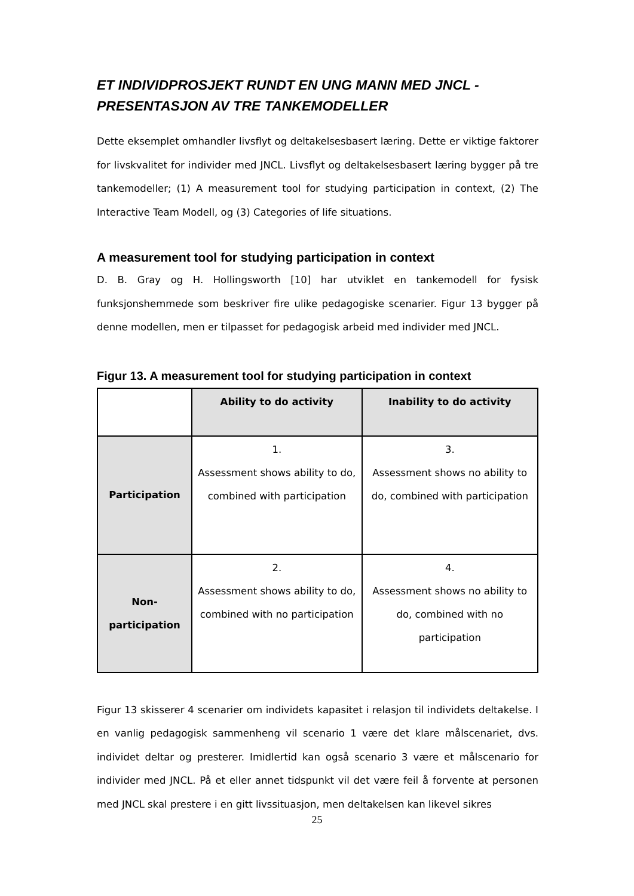ET INDIVIDPROSJEKT RUNDT EN UNG MANN MED JNCL - PRESENTASJON AV TRE TANKEMODELLER
Dette eksemplet omhandler livsflyt og deltakelsesbasert læring. Dette er viktige faktorer for livskvalitet for individer med JNCL. Livsflyt og deltakelsesbasert læring bygger på tre tankemodeller; (1) A measurement tool for studying participation in context, (2) The Interactive Team Modell, og (3) Categories of life situations.
A measurement tool for studying participation in context
D. B. Gray og H. Hollingsworth [10] har utviklet en tankemodell for fysisk funksjonshemmede som beskriver fire ulike pedagogiske scenarier. Figur 13 bygger på denne modellen, men er tilpasset for pedagogisk arbeid med individer med JNCL.
Figur 13. A measurement tool for studying participation in context
| | Ability to do activity | Inability to do activity |
| Participation | 1. Assessment shows ability to do, combined with participation | 3. Assessment shows no ability to do, combined with participation |
| Non- participation | 2. Assessment shows ability to do, combined with no participation | 4. Assessment shows no ability to do, combined with no participation |
Figur 13 skisserer 4 scenarier om individets kapasitet i relasjon til individets deltakelse. I en vanlig pedagogisk sammenheng vil scenario 1 være det klare målscenariet, dvs. individet deltar og presterer. Imidlertid kan også scenario 3 være et målscenario for individer med JNCL. På et eller annet tidspunkt vil det være feil å forvente at personen med JNCL skal prestere i en gitt livssituasjon, men deltakelsen kan likevel sikres
25